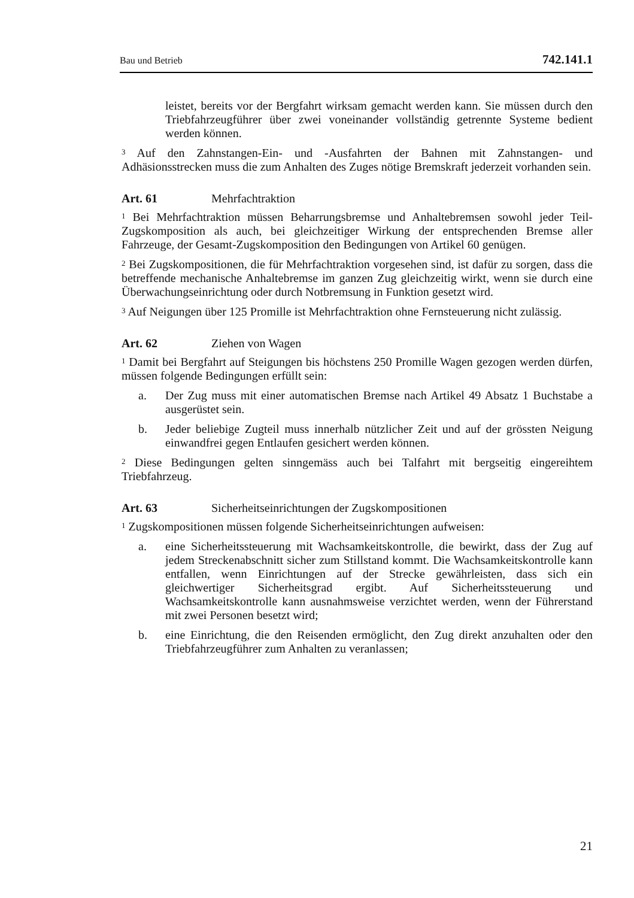Bau und Betrieb 742.141.1
leistet, bereits vor der Bergfahrt wirksam gemacht werden kann. Sie müssen durch den Triebfahrzeugführer über zwei voneinander vollständig getrennte Systeme bedient werden können.
<sup>3</sup> Auf den Zahnstangen-Ein- und -Ausfahrten der Bahnen mit Zahnstangen- und Adhäsionsstrecken muss die zum Anhalten des Zuges nötige Bremskraft jederzeit vorhanden sein.
Art. 61 Mehrfachtraktion
<sup>1</sup> Bei Mehrfachtraktion müssen Beharrungsbremse und Anhaltebremsen sowohl jeder Teil-Zugskomposition als auch, bei gleichzeitiger Wirkung der entsprechenden Bremse aller Fahrzeuge, der Gesamt-Zugskomposition den Bedingungen von Artikel 60 genügen.
<sup>2</sup> Bei Zugskompositionen, die für Mehrfachtraktion vorgesehen sind, ist dafür zu sorgen, dass die betreffende mechanische Anhaltebremse im ganzen Zug gleichzeitig wirkt, wenn sie durch eine Überwachungseinrichtung oder durch Notbremsung in Funktion gesetzt wird.
<sup>3</sup> Auf Neigungen über 125 Promille ist Mehrfachtraktion ohne Fernsteuerung nicht zulässig.
Art. 62 Ziehen von Wagen
<sup>1</sup> Damit bei Bergfahrt auf Steigungen bis höchstens 250 Promille Wagen gezogen werden dürfen, müssen folgende Bedingungen erfüllt sein:
a. Der Zug muss mit einer automatischen Bremse nach Artikel 49 Absatz 1 Buchstabe a ausgerüstet sein.
b. Jeder beliebige Zugteil muss innerhalb nützlicher Zeit und auf der grössten Neigung einwandfrei gegen Entlaufen gesichert werden können.
<sup>2</sup> Diese Bedingungen gelten sinngemäss auch bei Talfahrt mit bergseitig eingereihtem Triebfahrzeug.
Art. 63 Sicherheitseinrichtungen der Zugskompositionen
<sup>1</sup> Zugskompositionen müssen folgende Sicherheitseinrichtungen aufweisen:
a. eine Sicherheitssteuerung mit Wachsamkeitskontrolle, die bewirkt, dass der Zug auf jedem Streckenabschnitt sicher zum Stillstand kommt. Die Wachsamkeitskontrolle kann entfallen, wenn Einrichtungen auf der Strecke gewährleisten, dass sich ein gleichwertiger Sicherheitsgrad ergibt. Auf Sicherheitssteuerung und Wachsamkeitskontrolle kann ausnahmsweise verzichtet werden, wenn der Führerstand mit zwei Personen besetzt wird;
b. eine Einrichtung, die den Reisenden ermöglicht, den Zug direkt anzuhalten oder den Triebfahrzeugführer zum Anhalten zu veranlassen;
21